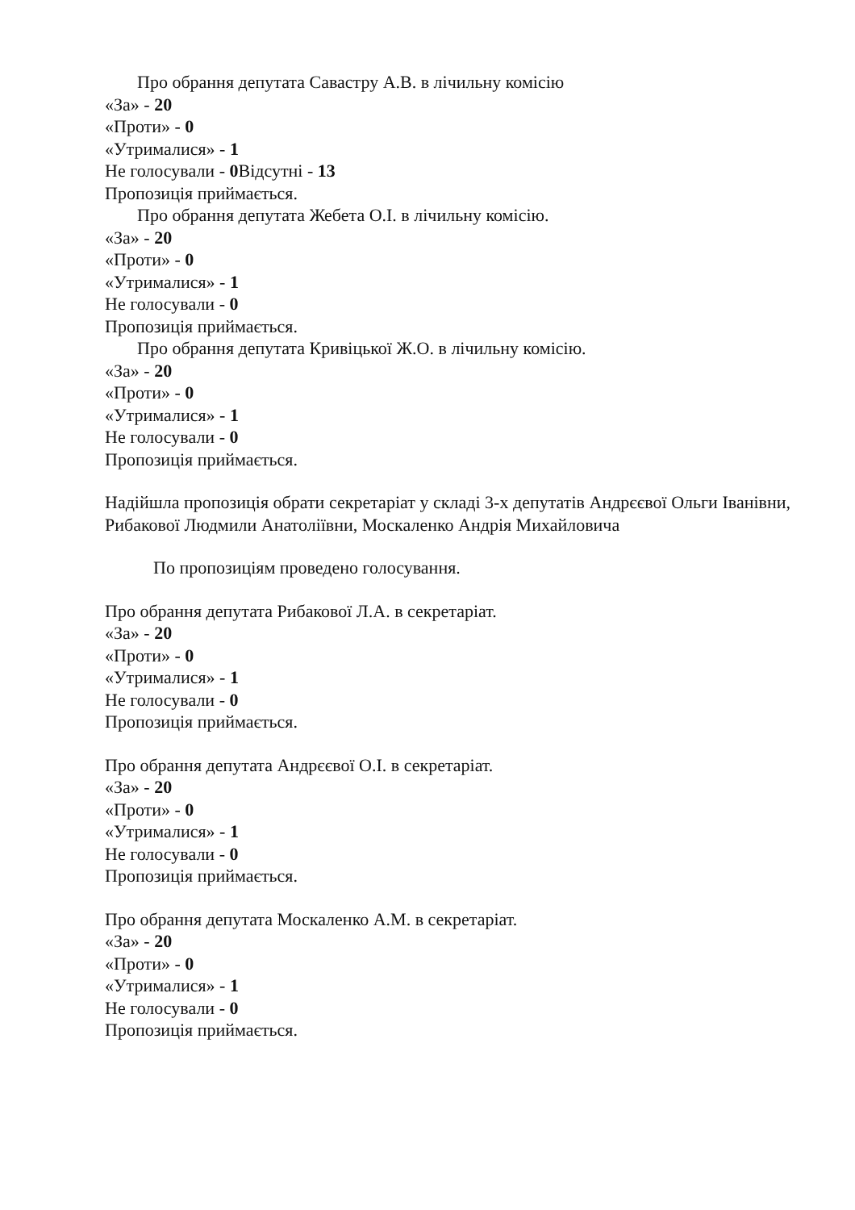Про обрання депутата Савастру А.В. в лічильну комісію
«За» - 20
«Проти» - 0
«Утрималися» - 1
Не голосували - 0 Відсутні - 13
Пропозиція приймається.
Про обрання депутата Жебета О.І. в лічильну комісію.
«За» - 20
«Проти» - 0
«Утрималися» - 1
Не голосували - 0
Пропозиція приймається.
Про обрання депутата Кривіцької Ж.О. в лічильну комісію.
«За» - 20
«Проти» - 0
«Утрималися» - 1
Не голосували - 0
Пропозиція приймається.
Надійшла пропозиція обрати секретаріат у складі 3-х депутатів Андрєєвої Ольги Іванівни, Рибакової Людмили Анатоліївни, Москаленко Андрія Михайловича
По пропозиціям проведено голосування.
Про обрання депутата Рибакової Л.А. в секретаріат.
«За» - 20
«Проти» - 0
«Утрималися» - 1
Не голосували - 0
Пропозиція приймається.
Про обрання депутата Андрєєвої О.І. в секретаріат.
«За» - 20
«Проти» - 0
«Утрималися» - 1
Не голосували - 0
Пропозиція приймається.
Про обрання депутата Москаленко А.М. в секретаріат.
«За» - 20
«Проти» - 0
«Утрималися» - 1
Не голосували - 0
Пропозиція приймається.